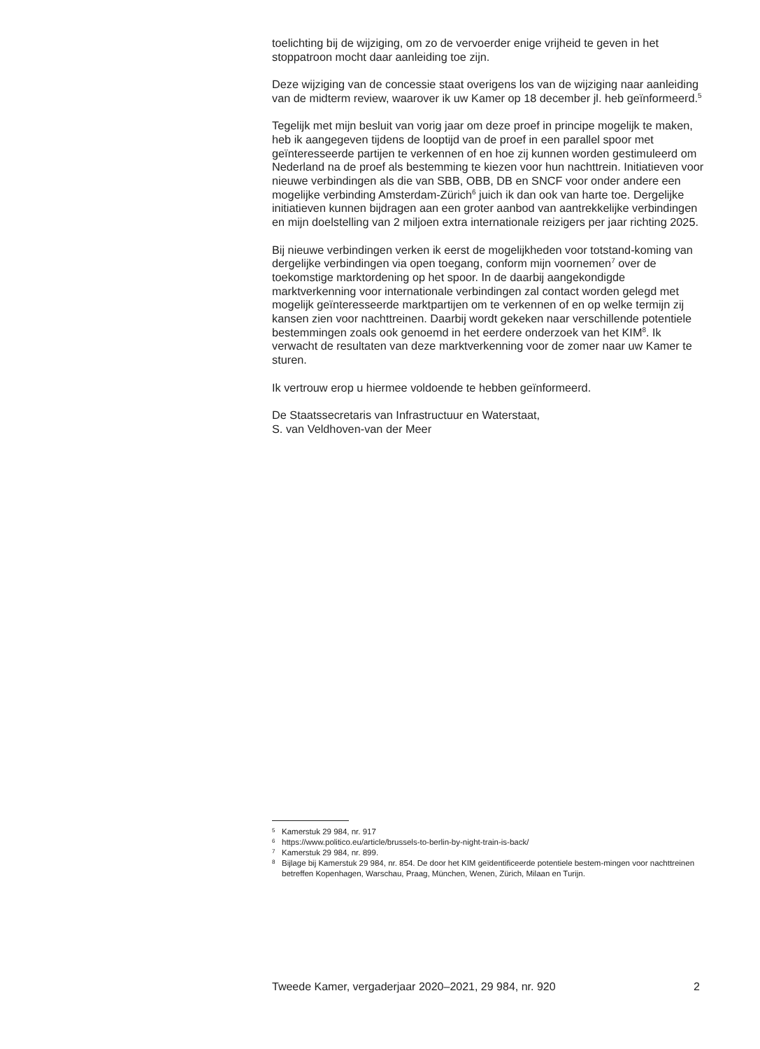toelichting bij de wijziging, om zo de vervoerder enige vrijheid te geven in het stoppatroon mocht daar aanleiding toe zijn.
Deze wijziging van de concessie staat overigens los van de wijziging naar aanleiding van de midterm review, waarover ik uw Kamer op 18 december jl. heb geïnformeerd.<sup>5</sup>
Tegelijk met mijn besluit van vorig jaar om deze proef in principe mogelijk te maken, heb ik aangegeven tijdens de looptijd van de proef in een parallel spoor met geïnteresseerde partijen te verkennen of en hoe zij kunnen worden gestimuleerd om Nederland na de proef als bestemming te kiezen voor hun nachttrein. Initiatieven voor nieuwe verbindingen als die van SBB, OBB, DB en SNCF voor onder andere een mogelijke verbinding Amsterdam-Zürich<sup>6</sup> juich ik dan ook van harte toe. Dergelijke initiatieven kunnen bijdragen aan een groter aanbod van aantrekkelijke verbindingen en mijn doelstelling van 2 miljoen extra internationale reizigers per jaar richting 2025.
Bij nieuwe verbindingen verken ik eerst de mogelijkheden voor totstand-koming van dergelijke verbindingen via open toegang, conform mijn voornemen<sup>7</sup> over de toekomstige marktordening op het spoor. In de daarbij aangekondigde marktverkenning voor internationale verbindingen zal contact worden gelegd met mogelijk geïnteresseerde marktpartijen om te verkennen of en op welke termijn zij kansen zien voor nachttreinen. Daarbij wordt gekeken naar verschillende potentiele bestemmingen zoals ook genoemd in het eerdere onderzoek van het KIM<sup>8</sup>. Ik verwacht de resultaten van deze marktverkenning voor de zomer naar uw Kamer te sturen.
Ik vertrouw erop u hiermee voldoende te hebben geïnformeerd.
De Staatssecretaris van Infrastructuur en Waterstaat,
S. van Veldhoven-van der Meer
5 Kamerstuk 29 984, nr. 917
6 https://www.politico.eu/article/brussels-to-berlin-by-night-train-is-back/
7 Kamerstuk 29 984, nr. 899.
8 Bijlage bij Kamerstuk 29 984, nr. 854. De door het KIM geïdentificeerde potentiele bestem-mingen voor nachttreinen betreffen Kopenhagen, Warschau, Praag, München, Wenen, Zürich, Milaan en Turijn.
Tweede Kamer, vergaderjaar 2020–2021, 29 984, nr. 920 2